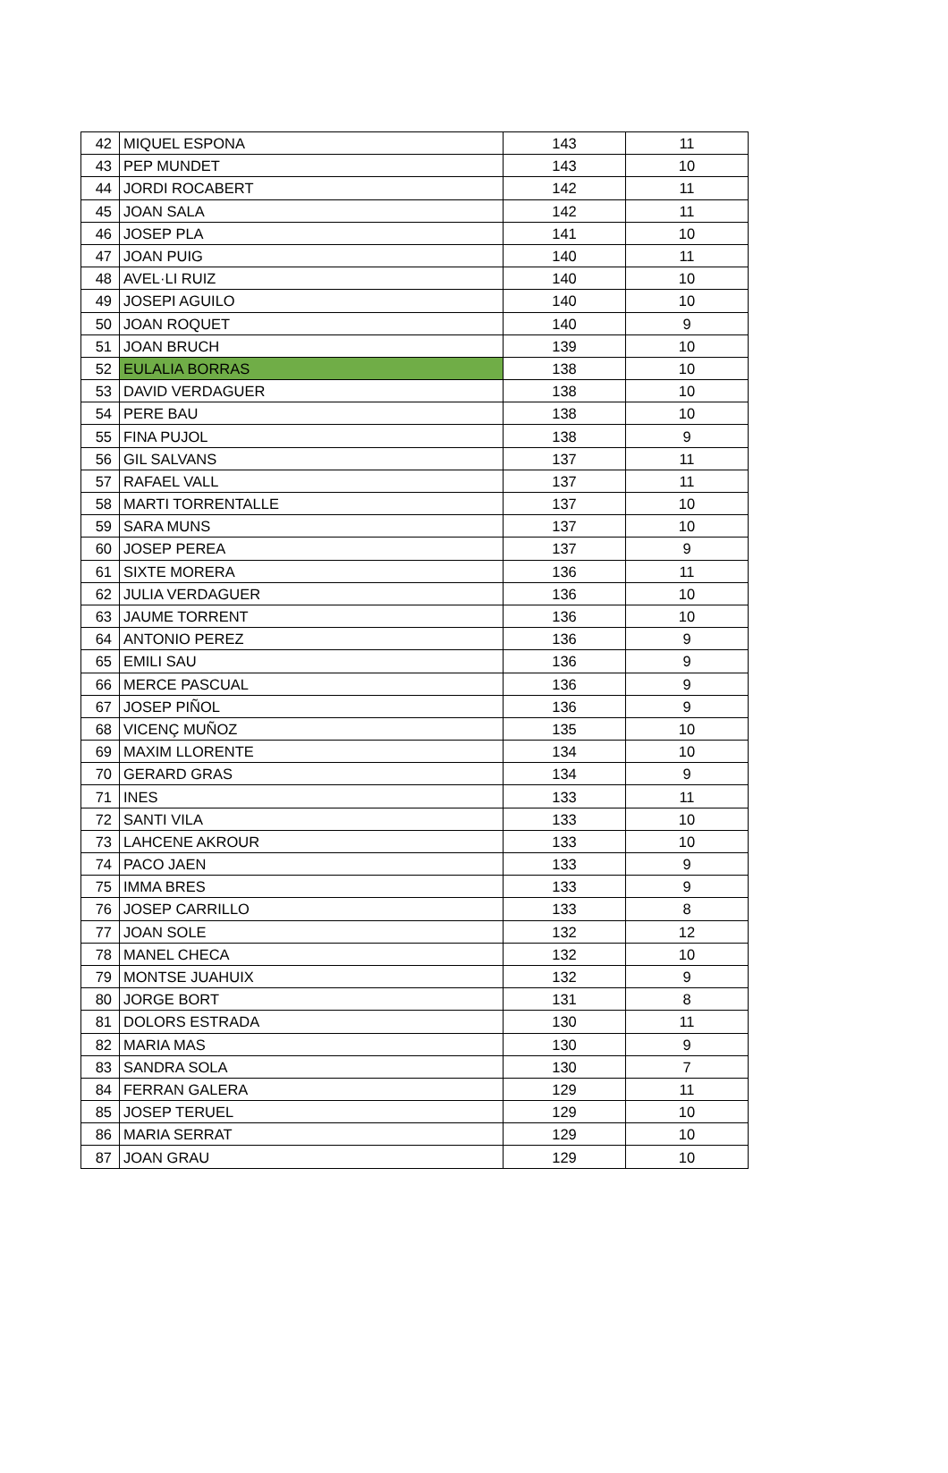| 42 | MIQUEL ESPONA | 143 | 11 |
| 43 | PEP MUNDET | 143 | 10 |
| 44 | JORDI ROCABERT | 142 | 11 |
| 45 | JOAN SALA | 142 | 11 |
| 46 | JOSEP PLA | 141 | 10 |
| 47 | JOAN PUIG | 140 | 11 |
| 48 | AVEL·LI RUIZ | 140 | 10 |
| 49 | JOSEPI AGUILO | 140 | 10 |
| 50 | JOAN ROQUET | 140 | 9 |
| 51 | JOAN BRUCH | 139 | 10 |
| 52 | EULALIA BORRAS | 138 | 10 |
| 53 | DAVID VERDAGUER | 138 | 10 |
| 54 | PERE BAU | 138 | 10 |
| 55 | FINA PUJOL | 138 | 9 |
| 56 | GIL SALVANS | 137 | 11 |
| 57 | RAFAEL VALL | 137 | 11 |
| 58 | MARTI TORRENTALLE | 137 | 10 |
| 59 | SARA MUNS | 137 | 10 |
| 60 | JOSEP PEREA | 137 | 9 |
| 61 | SIXTE MORERA | 136 | 11 |
| 62 | JULIA VERDAGUER | 136 | 10 |
| 63 | JAUME TORRENT | 136 | 10 |
| 64 | ANTONIO PEREZ | 136 | 9 |
| 65 | EMILI SAU | 136 | 9 |
| 66 | MERCE PASCUAL | 136 | 9 |
| 67 | JOSEP PIÑOL | 136 | 9 |
| 68 | VICENÇ MUÑOZ | 135 | 10 |
| 69 | MAXIM LLORENTE | 134 | 10 |
| 70 | GERARD GRAS | 134 | 9 |
| 71 | INES | 133 | 11 |
| 72 | SANTI VILA | 133 | 10 |
| 73 | LAHCENE AKROUR | 133 | 10 |
| 74 | PACO JAEN | 133 | 9 |
| 75 | IMMA BRES | 133 | 9 |
| 76 | JOSEP CARRILLO | 133 | 8 |
| 77 | JOAN SOLE | 132 | 12 |
| 78 | MANEL CHECA | 132 | 10 |
| 79 | MONTSE JUAHUIX | 132 | 9 |
| 80 | JORGE BORT | 131 | 8 |
| 81 | DOLORS ESTRADA | 130 | 11 |
| 82 | MARIA MAS | 130 | 9 |
| 83 | SANDRA SOLA | 130 | 7 |
| 84 | FERRAN GALERA | 129 | 11 |
| 85 | JOSEP TERUEL | 129 | 10 |
| 86 | MARIA SERRAT | 129 | 10 |
| 87 | JOAN GRAU | 129 | 10 |